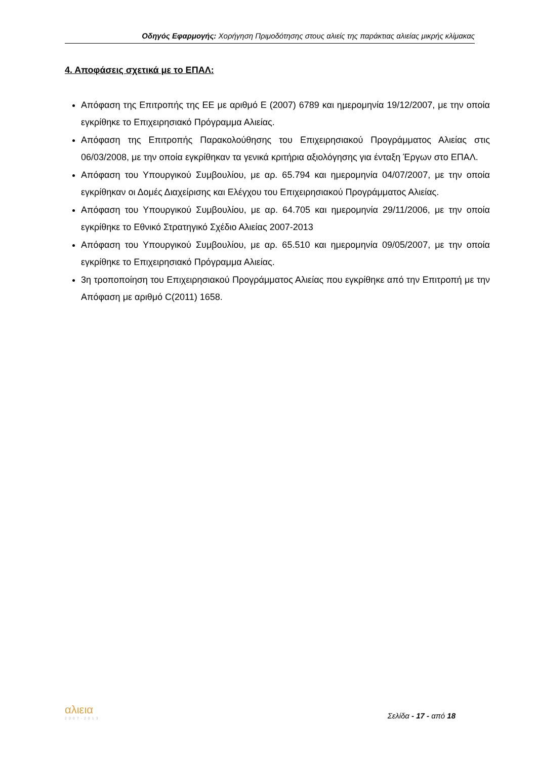Οδηγός Εφαρμογής: Χορήγηση Πριμοδότησης στους αλιείς της παράκτιας αλιείας μικρής κλίμακας
4. Αποφάσεις σχετικά με το ΕΠΑΛ:
Απόφαση της Επιτροπής της ΕΕ με αριθμό Ε (2007) 6789 και ημερομηνία 19/12/2007, με την οποία εγκρίθηκε το Επιχειρησιακό Πρόγραμμα Αλιείας.
Απόφαση της Επιτροπής Παρακολούθησης του Επιχειρησιακού Προγράμματος Αλιείας στις 06/03/2008, με την οποία εγκρίθηκαν τα γενικά κριτήρια αξιολόγησης για ένταξη Έργων στο ΕΠΑΛ.
Απόφαση του Υπουργικού Συμβουλίου, με αρ. 65.794 και ημερομηνία 04/07/2007, με την οποία εγκρίθηκαν οι Δομές Διαχείρισης και Ελέγχου του Επιχειρησιακού Προγράμματος Αλιείας.
Απόφαση του Υπουργικού Συμβουλίου, με αρ. 64.705 και ημερομηνία 29/11/2006, με την οποία εγκρίθηκε το Εθνικό Στρατηγικό Σχέδιο Αλιείας 2007-2013
Απόφαση του Υπουργικού Συμβουλίου, με αρ. 65.510 και ημερομηνία 09/05/2007, με την οποία εγκρίθηκε το Επιχειρησιακό Πρόγραμμα Αλιείας.
3η τροποποίηση του Επιχειρησιακού Προγράμματος Αλιείας που εγκρίθηκε από την Επιτροπή με την Απόφαση με αριθμό C(2011) 1658.
αλιεια
2007-2013
Σελίδα - 17 - από 18